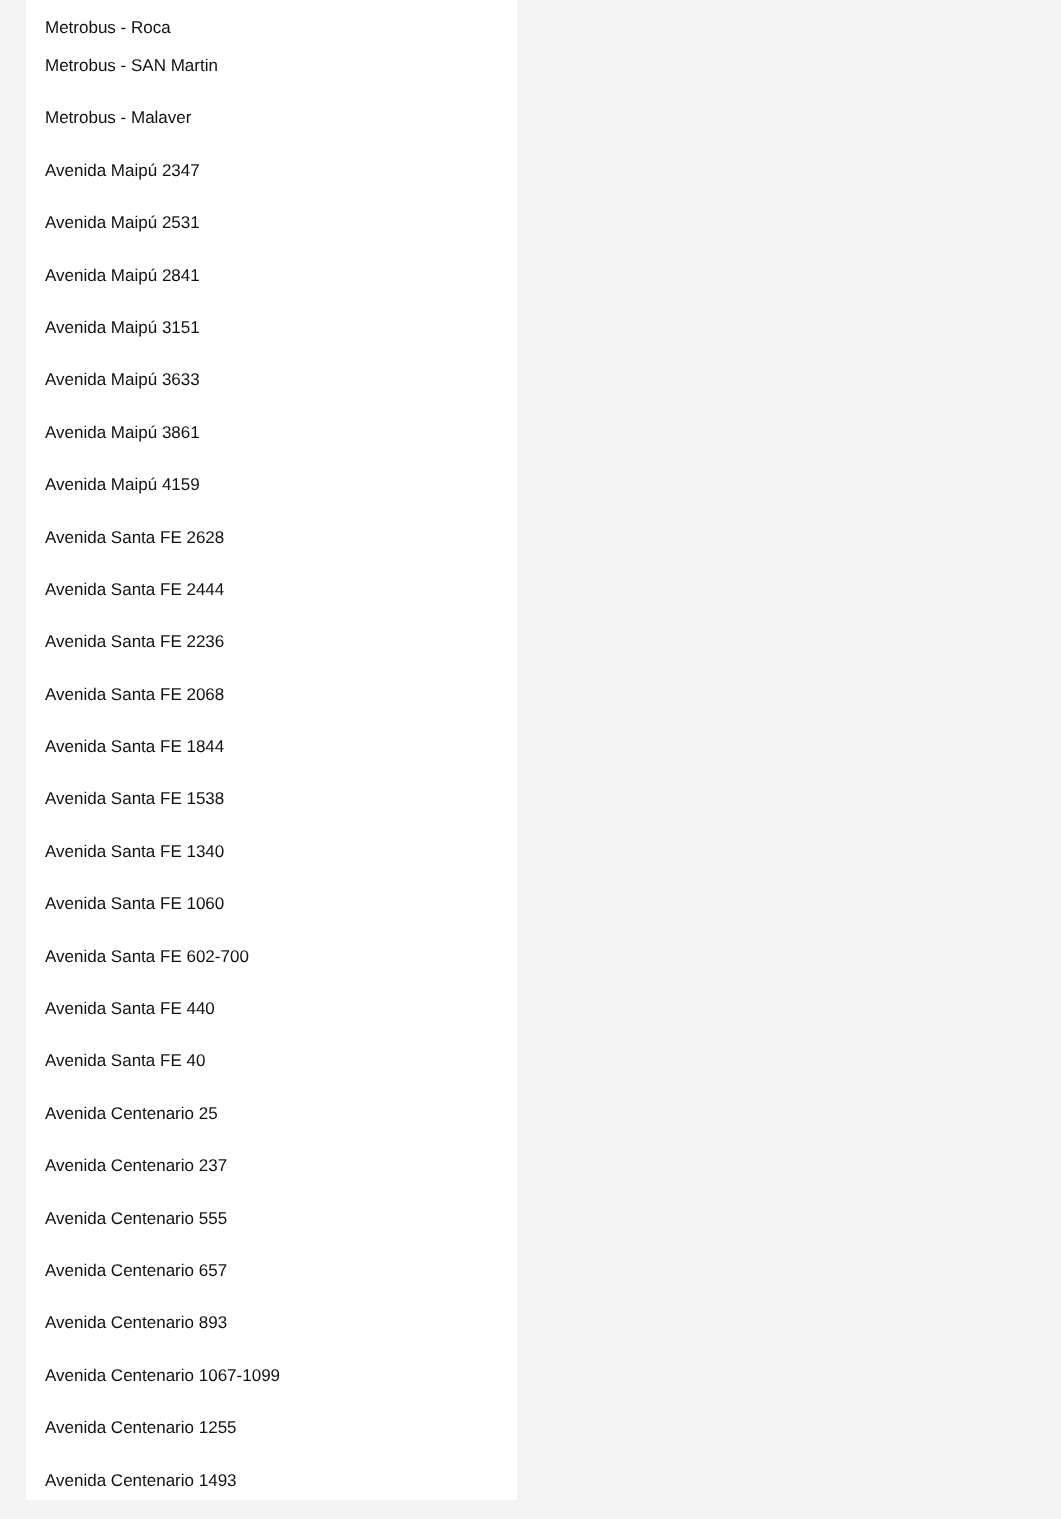Metrobus - Roca
Metrobus - SAN Martin
Metrobus - Malaver
Avenida Maipú 2347
Avenida Maipú 2531
Avenida Maipú 2841
Avenida Maipú 3151
Avenida Maipú 3633
Avenida Maipú 3861
Avenida Maipú 4159
Avenida Santa FE 2628
Avenida Santa FE 2444
Avenida Santa FE 2236
Avenida Santa FE 2068
Avenida Santa FE 1844
Avenida Santa FE 1538
Avenida Santa FE 1340
Avenida Santa FE 1060
Avenida Santa FE 602-700
Avenida Santa FE 440
Avenida Santa FE 40
Avenida Centenario 25
Avenida Centenario 237
Avenida Centenario 555
Avenida Centenario 657
Avenida Centenario 893
Avenida Centenario 1067-1099
Avenida Centenario 1255
Avenida Centenario 1493